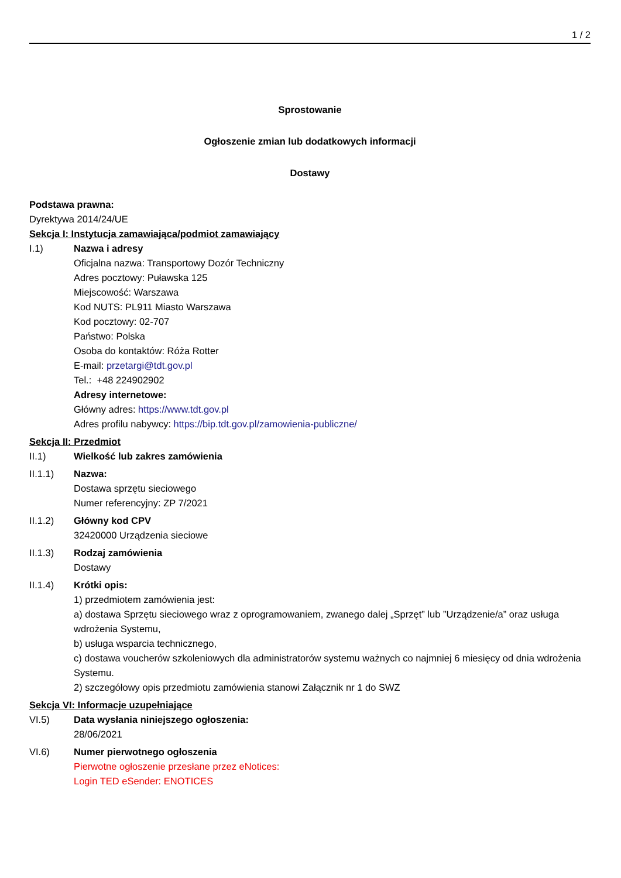1 / 2
Sprostowanie
Ogłoszenie zmian lub dodatkowych informacji
Dostawy
Podstawa prawna:
Dyrektywa 2014/24/UE
Sekcja I: Instytucja zamawiająca/podmiot zamawiający
I.1) Nazwa i adresy
Oficjalna nazwa: Transportowy Dozór Techniczny
Adres pocztowy: Puławska 125
Miejscowość: Warszawa
Kod NUTS: PL911 Miasto Warszawa
Kod pocztowy: 02-707
Państwo: Polska
Osoba do kontaktów: Róża Rotter
E-mail: przetargi@tdt.gov.pl
Tel.: +48 224902902
Adresy internetowe:
Główny adres: https://www.tdt.gov.pl
Adres profilu nabywcy: https://bip.tdt.gov.pl/zamowienia-publiczne/
Sekcja II: Przedmiot
II.1) Wielkość lub zakres zamówienia
II.1.1) Nazwa:
Dostawa sprzętu sieciowego
Numer referencyjny: ZP 7/2021
II.1.2) Główny kod CPV
32420000 Urządzenia sieciowe
II.1.3) Rodzaj zamówienia
Dostawy
II.1.4) Krótki opis:
1) przedmiotem zamówienia jest:
a) dostawa Sprzętu sieciowego wraz z oprogramowaniem, zwanego dalej „Sprzęt” lub ”Urządzenie/a” oraz usługa wdrożenia Systemu,
b) usługa wsparcia technicznego,
c) dostawa voucherów szkoleniowych dla administratorów systemu ważnych co najmniej 6 miesięcy od dnia wdrożenia Systemu.
2) szczegółowy opis przedmiotu zamówienia stanowi Załącznik nr 1 do SWZ
Sekcja VI: Informacje uzupełniające
VI.5) Data wysłania niniejszego ogłoszenia:
28/06/2021
VI.6) Numer pierwotnego ogłoszenia
Pierwotne ogłoszenie przesłane przez eNotices:
Login TED eSender: ENOTICES